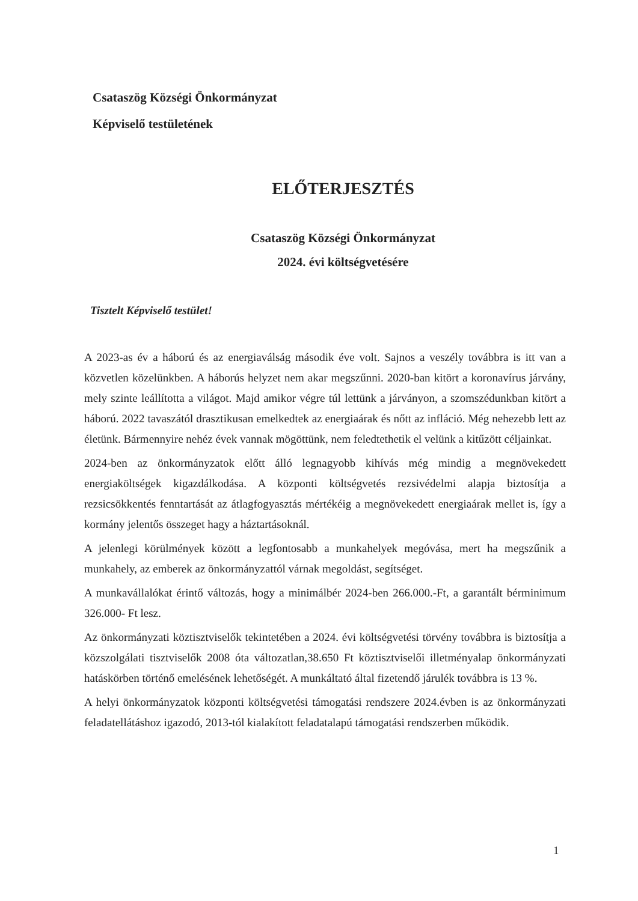Csataszög Községi Önkormányzat
Képviselő testületének
ELŐTERJESZTÉS
Csataszög Községi Önkormányzat
2024. évi költségvetésére
Tisztelt Képviselő testület!
A 2023-as év a háború és az energiaválság második éve volt. Sajnos a veszély továbbra is itt van a közvetlen közelünkben. A háborús helyzet nem akar megszűnni. 2020-ban kitört a koronavírus járvány, mely szinte leállította a világot. Majd amikor végre túl lettünk a járványon, a szomszédunkban kitört a háború. 2022 tavaszától drasztikusan emelkedtek az energiaárak és nőtt az infláció. Még nehezebb lett az életünk. Bármennyire nehéz évek vannak mögöttünk, nem feledtethetik el velünk a kitűzött céljainkat.
2024-ben az önkormányzatok előtt álló legnagyobb kihívás még mindig a megnövekedett energiaköltségek kigazdálkodása. A központi költségvetés rezsivédelmi alapja biztosítja a rezsicsökkentés fenntartását az átlagfogyasztás mértékéig a megnövekedett energiaárak mellet is, így a kormány jelentős összeget hagy a háztartásoknál.
A jelenlegi körülmények között a legfontosabb a munkahelyek megóvása, mert ha megszűnik a munkahely, az emberek az önkormányzattól várnak megoldást, segítséget.
A munkavállalókat érintő változás, hogy a minimálbér 2024-ben 266.000.-Ft, a garantált bérminimum 326.000- Ft lesz.
Az önkormányzati köztisztviselők tekintetében a 2024. évi költségvetési törvény továbbra is biztosítja a közszolgálati tisztviselők 2008 óta változatlan,38.650 Ft köztisztviselői illetményalap önkormányzati hatáskörben történő emelésének lehetőségét. A munkáltató által fizetendő járulék továbbra is 13 %.
A helyi önkormányzatok központi költségvetési támogatási rendszere 2024.évben is az önkormányzati feladatellátáshoz igazodó, 2013-tól kialakított feladatalapú támogatási rendszerben működik.
1